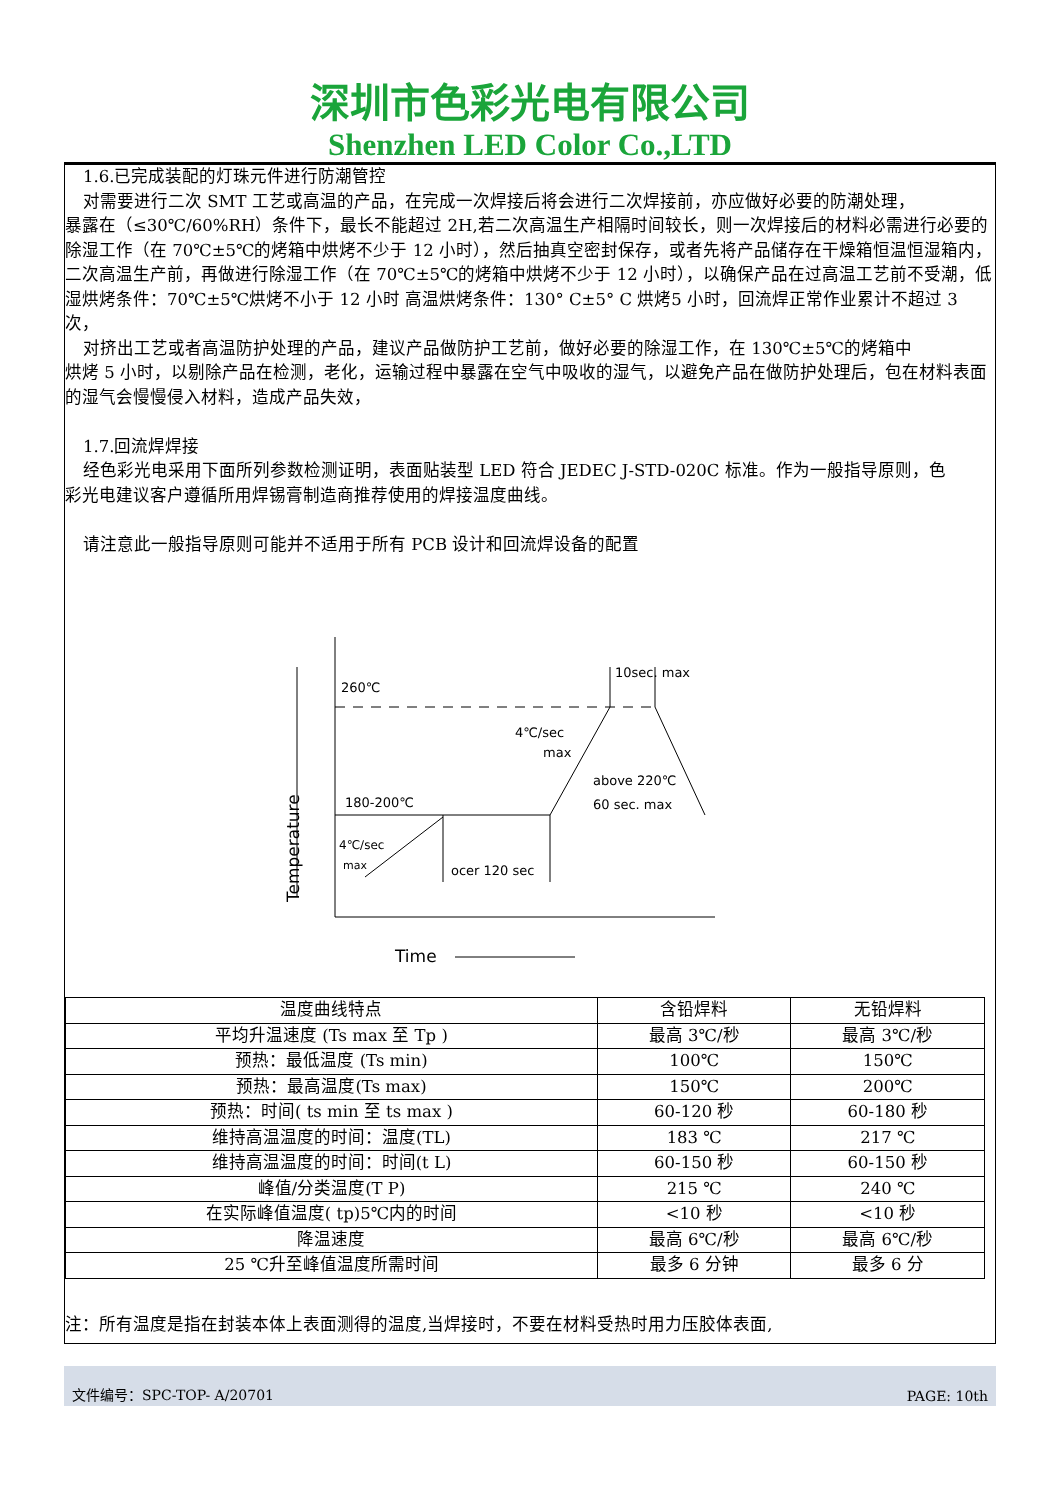深圳市色彩光电有限公司
Shenzhen LED Color Co.,LTD
1.6.已完成装配的灯珠元件进行防潮管控
对需要进行二次 SMT 工艺或高温的产品，在完成一次焊接后将会进行二次焊接前，亦应做好必要的防潮处理，
暴露在（≤30℃/60%RH）条件下，最长不能超过 2H,若二次高温生产相隔时间较长，则一次焊接后的材料必需进行必要的除湿工作（在 70℃±5℃的烤箱中烘烤不少于 12 小时），然后抽真空密封保存，或者先将产品储存在干燥箱恒温恒湿箱内，二次高温生产前，再做进行除湿工作（在 70℃±5℃的烤箱中烘烤不少于 12 小时），以确保产品在过高温工艺前不受潮，低湿烘烤条件：70℃±5℃烘烤不小于 12 小时 高温烘烤条件：130° C±5° C 烘烤5 小时，回流焊正常作业累计不超过 3 次，
对挤出工艺或者高温防护处理的产品，建议产品做防护工艺前，做好必要的除湿工作，在 130℃±5℃的烤箱中
烘烤 5 小时，以剔除产品在检测，老化，运输过程中暴露在空气中吸收的湿气，以避免产品在做防护处理后，包在材料表面的湿气会慢慢侵入材料，造成产品失效，
1.7.回流焊焊接
经色彩光电采用下面所列参数检测证明，表面贴装型 LED 符合 JEDEC J-STD-020C 标准。作为一般指导原则，色
彩光电建议客户遵循所用焊锡膏制造商推荐使用的焊接温度曲线。
请注意此一般指导原则可能并不适用于所有 PCB 设计和回流焊设备的配置
Temperature
Time
260℃
180-200℃
4℃/sec
max
ocer 120 sec
10sec. max
4℃/sec
max
above 220℃
60 sec. max
| 温度曲线特点 | 含铅焊料 | 无铅焊料 |
| 平均升温速度 (Ts max 至 Tp ) | 最高 3℃/秒 | 最高 3℃/秒 |
| 预热：最低温度 (Ts min) | 100℃ | 150℃ |
| 预热：最高温度(Ts max) | 150℃ | 200℃ |
| 预热：时间( ts min 至 ts max ) | 60-120 秒 | 60-180 秒 |
| 维持高温温度的时间：温度(TL) | 183 ℃ | 217 ℃ |
| 维持高温温度的时间：时间(t L) | 60-150 秒 | 60-150 秒 |
| 峰值/分类温度(T P) | 215 ℃ | 240 ℃ |
| 在实际峰值温度( tp)5℃内的时间 | <10 秒 | <10 秒 |
| 降温速度 | 最高 6℃/秒 | 最高 6℃/秒 |
| 25 ℃升至峰值温度所需时间 | 最多 6 分钟 | 最多 6 分 |
注：所有温度是指在封装本体上表面测得的温度,当焊接时，不要在材料受热时用力压胶体表面,
文件编号：SPC-TOP- A/20701 PAGE: 10th